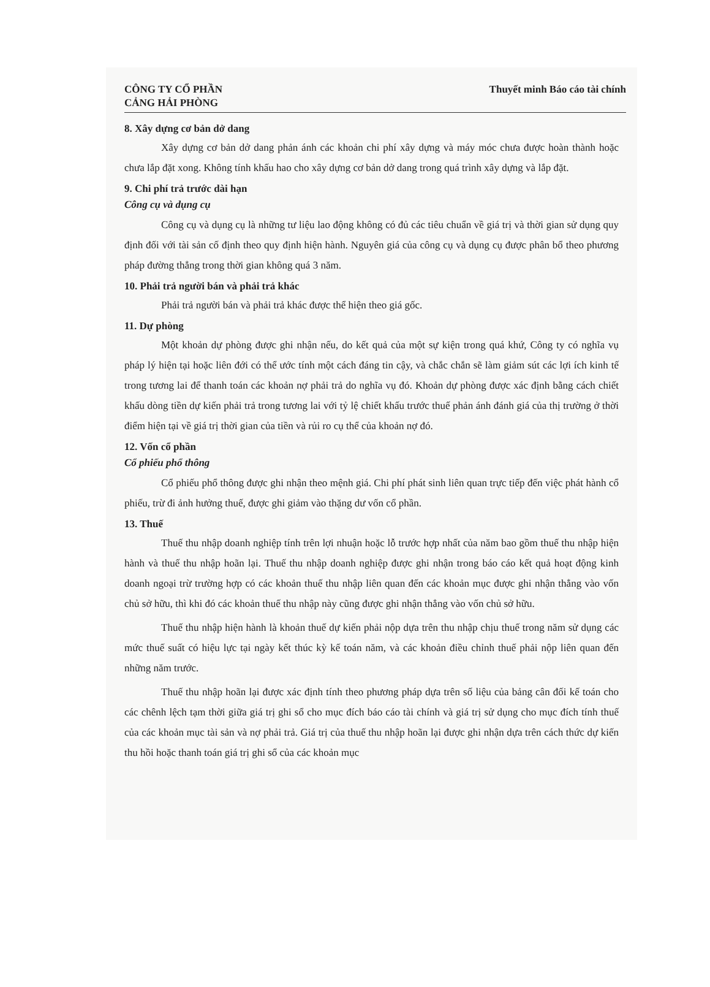CÔNG TY CỔ PHẦN
CẢNG HẢI PHÒNG
Thuyết minh Báo cáo tài chính
8. Xây dựng cơ bản dở dang
Xây dựng cơ bản dở dang phản ánh các khoản chi phí xây dựng và máy móc chưa được hoàn thành hoặc chưa lắp đặt xong. Không tính khấu hao cho xây dựng cơ bản dở dang trong quá trình xây dựng và lắp đặt.
9. Chi phí trả trước dài hạn
Công cụ và dụng cụ
Công cụ và dụng cụ là những tư liệu lao động không có đủ các tiêu chuẩn về giá trị và thời gian sử dụng quy định đối với tài sản cố định theo quy định hiện hành. Nguyên giá của công cụ và dụng cụ được phân bổ theo phương pháp đường thẳng trong thời gian không quá 3 năm.
10. Phải trả người bán và phải trả khác
Phải trả người bán và phải trả khác được thể hiện theo giá gốc.
11. Dự phòng
Một khoản dự phòng được ghi nhận nếu, do kết quả của một sự kiện trong quá khứ, Công ty có nghĩa vụ pháp lý hiện tại hoặc liên đới có thể ước tính một cách đáng tin cậy, và chắc chắn sẽ làm giảm sút các lợi ích kinh tế trong tương lai để thanh toán các khoản nợ phải trả do nghĩa vụ đó. Khoản dự phòng được xác định bằng cách chiết khấu dòng tiền dự kiến phải trả trong tương lai với tỷ lệ chiết khấu trước thuế phản ánh đánh giá của thị trường ở thời điểm hiện tại về giá trị thời gian của tiền và rủi ro cụ thể của khoản nợ đó.
12. Vốn cổ phần
Cổ phiếu phổ thông
Cổ phiếu phổ thông được ghi nhận theo mệnh giá. Chi phí phát sinh liên quan trực tiếp đến việc phát hành cổ phiếu, trừ đi ảnh hưởng thuế, được ghi giảm vào thặng dư vốn cổ phần.
13. Thuế
Thuế thu nhập doanh nghiệp tính trên lợi nhuận hoặc lỗ trước hợp nhất của năm bao gồm thuế thu nhập hiện hành và thuế thu nhập hoãn lại. Thuế thu nhập doanh nghiệp được ghi nhận trong báo cáo kết quả hoạt động kinh doanh ngoại trừ trường hợp có các khoản thuế thu nhập liên quan đến các khoản mục được ghi nhận thẳng vào vốn chủ sở hữu, thì khi đó các khoản thuế thu nhập này cũng được ghi nhận thẳng vào vốn chủ sở hữu.
Thuế thu nhập hiện hành là khoản thuế dự kiến phải nộp dựa trên thu nhập chịu thuế trong năm sử dụng các mức thuế suất có hiệu lực tại ngày kết thúc kỳ kế toán năm, và các khoản điều chỉnh thuế phải nộp liên quan đến những năm trước.
Thuế thu nhập hoãn lại được xác định tính theo phương pháp dựa trên số liệu của bảng cân đối kế toán cho các chênh lệch tạm thời giữa giá trị ghi sổ cho mục đích báo cáo tài chính và giá trị sử dụng cho mục đích tính thuế của các khoản mục tài sản và nợ phải trả. Giá trị của thuế thu nhập hoãn lại được ghi nhận dựa trên cách thức dự kiến thu hồi hoặc thanh toán giá trị ghi sổ của các khoản mục